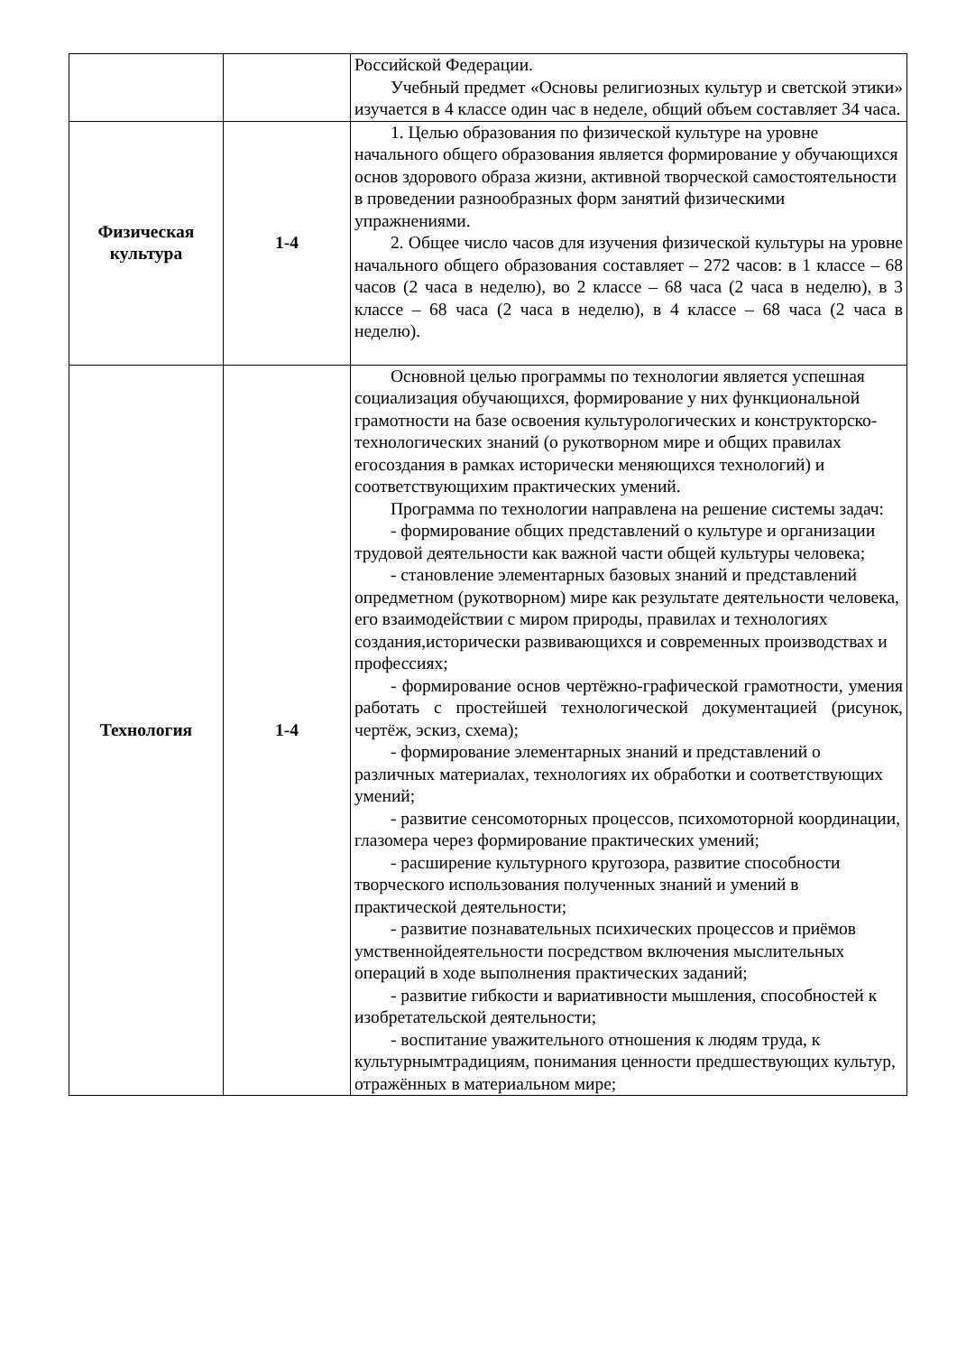| | | Российской Федерации. Учебный предмет «Основы религиозных культур и светской этики» изучается в 4 классе один час в неделе, общий объем составляет 34 часа. |
| Физическая культура | 1-4 | 1. Целью образования по физической культуре на уровне начального общего образования является формирование у обучающихся основ здорового образа жизни, активной творческой самостоятельности в проведении разнообразных форм занятий физическими упражнениями. 2. Общее число часов для изучения физической культуры на уровне начального общего образования составляет – 272 часов: в 1 классе – 68 часов (2 часа в неделю), во 2 классе – 68 часа (2 часа в неделю), в 3 классе – 68 часа (2 часа в неделю), в 4 классе – 68 часа (2 часа в неделю). |
| Технология | 1-4 | Основной целью программы по технологии является успешная социализация обучающихся, формирование у них функциональной грамотности на базе освоения культурологических и конструкторско- технологических знаний (о рукотворном мире и общих правилах егосоздания в рамках исторически меняющихся технологий) и соответствующихим практических умений. Программа по технологии направлена на решение системы задач: - формирование общих представлений о культуре и организации трудовой деятельности как важной части общей культуры человека; - становление элементарных базовых знаний и представлений опредметном (рукотворном) мире как результате деятельности человека, его взаимодействии с миром природы, правилах и технологиях создания,исторически развивающихся и современных производствах и профессиях; - формирование основ чертёжно-графической грамотности, умения работать с простейшей технологической документацией (рисунок, чертёж, эскиз, схема); - формирование элементарных знаний и представлений о различных материалах, технологиях их обработки и соответствующих умений; - развитие сенсомоторных процессов, психомоторной координации, глазомера через формирование практических умений; - расширение культурного кругозора, развитие способности творческого использования полученных знаний и умений в практической деятельности; - развитие познавательных психических процессов и приёмов умственнойдеятельности посредством включения мыслительных операций в ходе выполнения практических заданий; - развитие гибкости и вариативности мышления, способностей к изобретательской деятельности; - воспитание уважительного отношения к людям труда, к культурнымтрадициям, понимания ценности предшествующих культур, отражённых в материальном мире; |